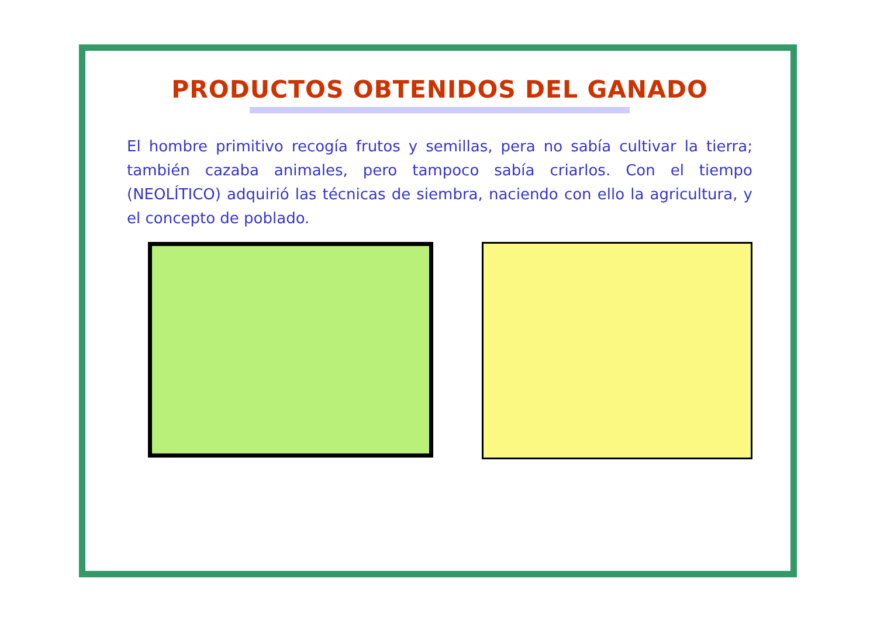PRODUCTOS OBTENIDOS DEL GANADO
El hombre primitivo recogía frutos y semillas, pera no sabía cultivar la tierra; también cazaba animales, pero tampoco sabía criarlos. Con el tiempo (NEOLÍTICO) adquirió las técnicas de siembra, naciendo con ello la agricultura, y el concepto de poblado.